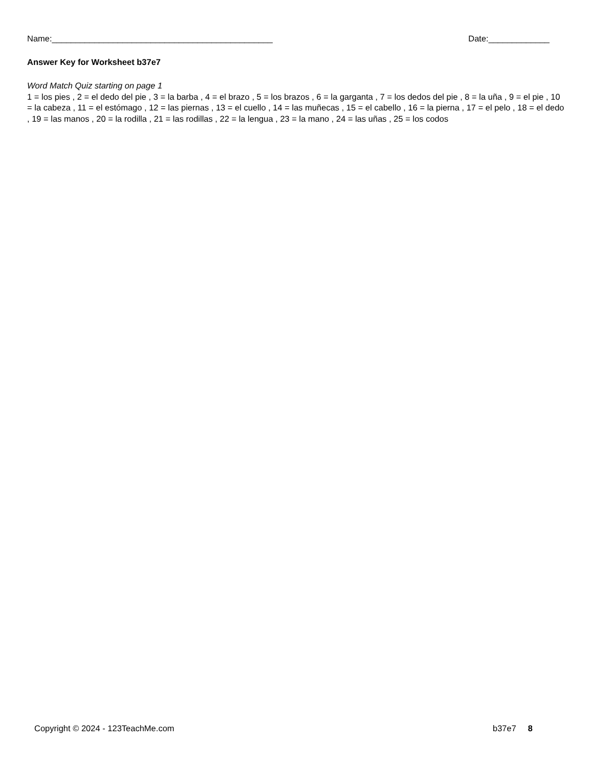Name:_______________________________________________ Date:_____________
Answer Key for Worksheet b37e7
Word Match Quiz starting on page 1
1 = los pies , 2 = el dedo del pie , 3 = la barba , 4 = el brazo , 5 = los brazos , 6 = la garganta , 7 = los dedos del pie , 8 = la uña , 9 = el pie , 10 = la cabeza , 11 = el estómago , 12 = las piernas , 13 = el cuello , 14 = las muñecas , 15 = el cabello , 16 = la pierna , 17 = el pelo , 18 = el dedo , 19 = las manos , 20 = la rodilla , 21 = las rodillas , 22 = la lengua , 23 = la mano , 24 = las uñas , 25 = los codos
Copyright © 2024 - 123TeachMe.com b37e7 8